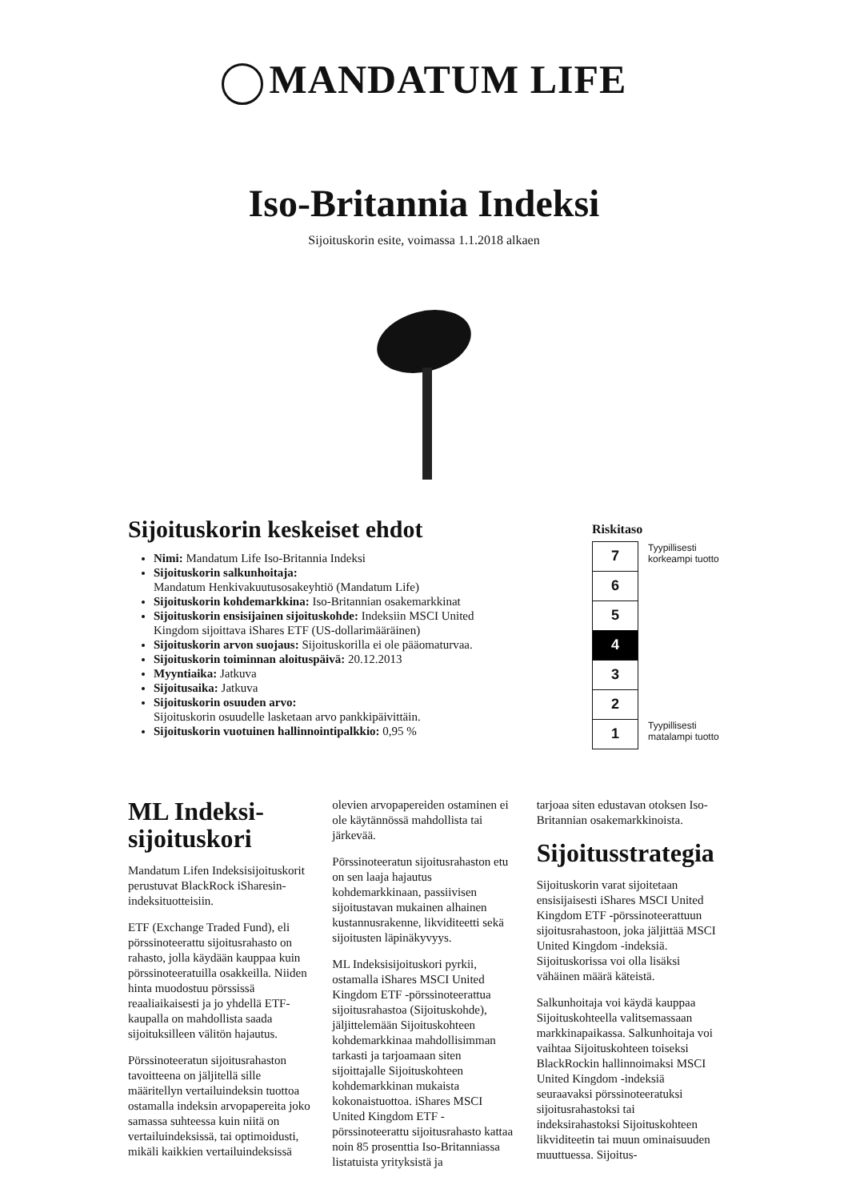MANDATUM LIFE
Iso-Britannia Indeksi
Sijoituskorin esite, voimassa 1.1.2018 alkaen
Sijoituskorin keskeiset ehdot
Nimi: Mandatum Life Iso-Britannia Indeksi
Sijoituskorin salkunhoitaja:
Mandatum Henkivakuutusosakeyhtiö (Mandatum Life)
Sijoituskorin kohdemarkkina: Iso-Britannian osakemarkkinat
Sijoituskorin ensisijainen sijoituskohde: Indeksiin MSCI United Kingdom sijoittava iShares ETF (US-dollarimääräinen)
Sijoituskorin arvon suojaus: Sijoituskorilla ei ole pääomaturvaa.
Sijoituskorin toiminnan aloituspäivä: 20.12.2013
Myyntiaika: Jatkuva
Sijoitusaika: Jatkuva
Sijoituskorin osuuden arvo:
Sijoituskorin osuudelle lasketaan arvo pankkipäivittäin.
Sijoituskorin vuotuinen hallinnointipalkkio: 0,95 %
Riskitaso
| 7 | Tyypillisesti korkeampi tuotto |
| 6 | |
| 5 | |
| 4 | |
| 3 | |
| 2 | |
| 1 | Tyypillisesti matalampi tuotto |
ML Indeksi-sijoituskori
Mandatum Lifen Indeksisijoituskorit perustuvat BlackRock iSharesin-indeksituotteisiin.
ETF (Exchange Traded Fund), eli pörssinoteerattu sijoitusrahasto on rahasto, jolla käydään kauppaa kuin pörssinoteeratuilla osakkeilla. Niiden hinta muodostuu pörssissä reaaliaikaisesti ja jo yhdellä ETF-kaupalla on mahdollista saada sijoituksilleen välitön hajautus.
Pörssinoteeratun sijoitusrahaston tavoitteena on jäljitellä sille määritellyn vertailuindeksin tuottoa ostamalla indeksin arvopapereita joko samassa suhteessa kuin niitä on vertailuindeksissä, tai optimoidusti, mikäli kaikkien vertailuindeksissä
olevien arvopapereiden ostaminen ei ole käytännössä mahdollista tai järkevää.
Pörssinoteeratun sijoitusrahaston etu on sen laaja hajautus kohdemarkkinaan, passiivisen sijoitustavan mukainen alhainen kustannusrakenne, likviditeetti sekä sijoitusten läpinäkyvyys.
ML Indeksisijoituskori pyrkii, ostamalla iShares MSCI United Kingdom ETF -pörssinoteerattua sijoitusrahastoa (Sijoituskohde), jäljittelemään Sijoituskohteen kohdemarkkinaa mahdollisimman tarkasti ja tarjoamaan siten sijoittajalle Sijoituskohteen kohdemarkkinan mukaista kokonaistuottoa. iShares MSCI United Kingdom ETF -pörssinoteerattu sijoitusrahasto kattaa noin 85 prosenttia Iso-Britanniassa listatuista yrityksistä ja
tarjoaa siten edustavan otoksen Iso-Britannian osakemarkkinoista.
Sijoitusstrategia
Sijoituskorin varat sijoitetaan ensisijaisesti iShares MSCI United Kingdom ETF -pörssinoteerattuun sijoitusrahastoon, joka jäljittää MSCI United Kingdom -indeksiä. Sijoituskorissa voi olla lisäksi vähäinen määrä käteistä.
Salkunhoitaja voi käydä kauppaa Sijoituskohteella valitsemassaan markkinapaikassa. Salkunhoitaja voi vaihtaa Sijoituskohteen toiseksi BlackRockin hallinnoimaksi MSCI United Kingdom -indeksiä seuraavaksi pörssinoteeratuksi sijoitusrahastoksi tai indeksirahastoksi Sijoituskohteen likviditeetin tai muun ominaisuuden muuttuessa. Sijoitus-